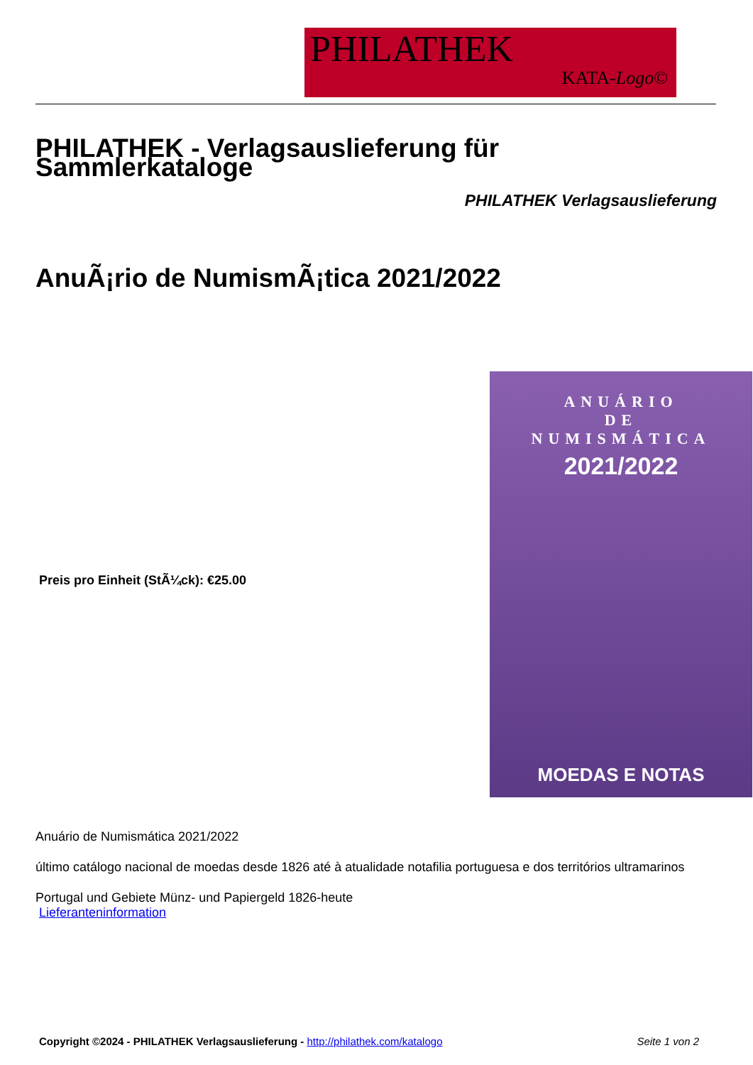PHILATHEK
KATA-Logo©
PHILATHEK - Verlagsauslieferung für Sammlerkataloge
PHILATHEK Verlagsauslieferung
AnuÃ¡rio de NumismÃ¡tica 2021/2022
Preis pro Einheit (StÃ¼ck): €25.00
ANUÁRIO
DE
NUMISMÁTICA
2021/2022
MOEDAS E NOTAS
Anuário de Numismática 2021/2022
último catálogo nacional de moedas desde 1826 até à atualidade notafilia portuguesa e dos territórios ultramarinos
Portugal und Gebiete Münz- und Papiergeld 1826-heute
Lieferanteninformation
Copyright ©2024 - PHILATHEK Verlagsauslieferung - http://philathek.com/katalogo Seite 1 von 2